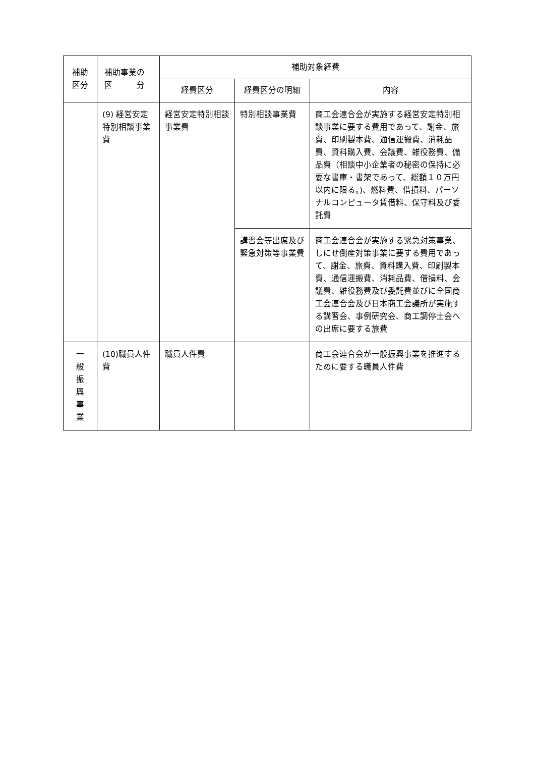| 補助 区分 | 補助事業の 区 分 | 補助対象経費 | | |
| --- | --- | --- | --- | --- |
| | | 経費区分 | 経費区分の明細 | 内容 |
| | (9) 経営安定特別相談事業費 | 経営安定特別相談事業費 | 特別相談事業費 | 商工会連合会が実施する経営安定特別相談事業に要する費用であって、謝金、旅費、印刷製本費、通信運搬費、消耗品費、資料購入費、会議費、雑役務費、備品費（相談中小企業者の秘密の保持に必要な書庫・書架であって、総額１０万円以内に限る。)、燃料費、借損料、パーソナルコンピュータ賃借料、保守料及び委託費 |
| | | | 講習会等出席及び緊急対策等事業費 | 商工会連合会が実施する緊急対策事業、しにせ倒産対策事業に要する費用であって、謝金、旅費、資料購入費、印刷製本費、通信運搬費、消耗品費、借損料、会議費、雑役務費及び委託費並びに全国商工会連合会及び日本商工会議所が実施する講習会、事例研究会、商工調停士会への出席に要する旅費 |
| 一 般 振 興 事 業 | (10)職員人件費 | 職員人件費 | | 商工会連合会が一般振興事業を推進するために要する職員人件費 |